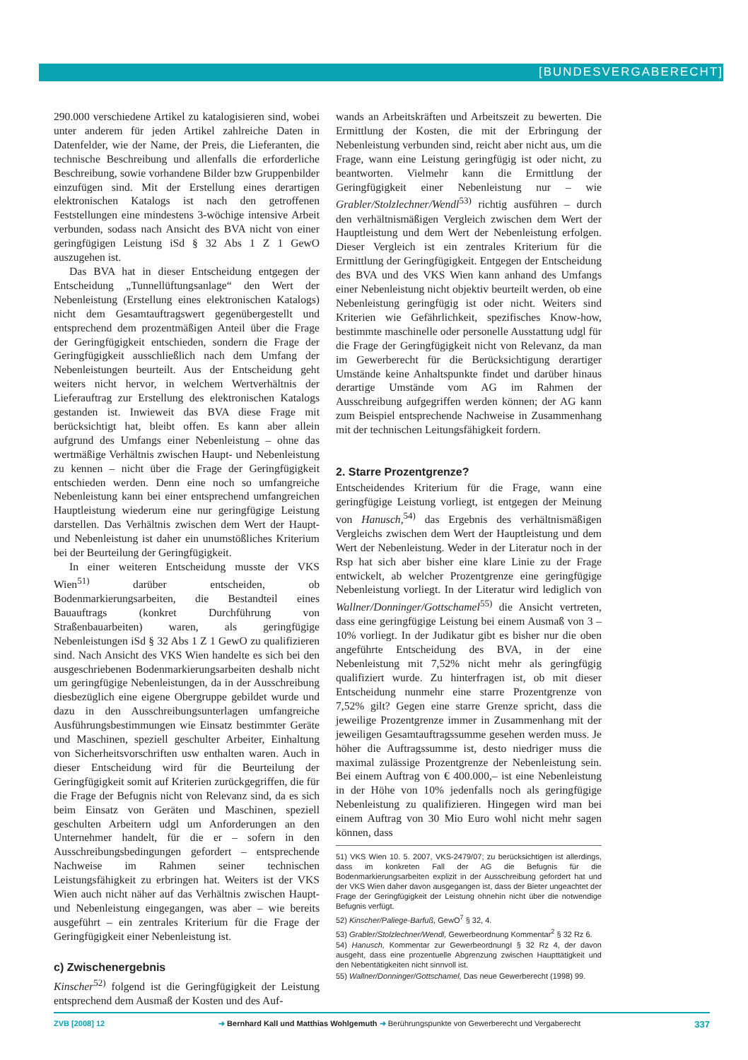[BUNDESVERGABERECHT]
290.000 verschiedene Artikel zu katalogisieren sind, wobei unter anderem für jeden Artikel zahlreiche Daten in Datenfelder, wie der Name, der Preis, die Lieferanten, die technische Beschreibung und allenfalls die erforderliche Beschreibung, sowie vorhandene Bilder bzw Gruppenbilder einzufügen sind. Mit der Erstellung eines derartigen elektronischen Katalogs ist nach den getroffenen Feststellungen eine mindestens 3-wöchige intensive Arbeit verbunden, sodass nach Ansicht des BVA nicht von einer geringfügigen Leistung iSd § 32 Abs 1 Z 1 GewO auszugehen ist.
Das BVA hat in dieser Entscheidung entgegen der Entscheidung „Tunnellüftungsanlage“ den Wert der Nebenleistung (Erstellung eines elektronischen Katalogs) nicht dem Gesamtauftragswert gegenübergestellt und entsprechend dem prozentmäßigen Anteil über die Frage der Geringfügigkeit entschieden, sondern die Frage der Geringfügigkeit ausschließlich nach dem Umfang der Nebenleistungen beurteilt. Aus der Entscheidung geht weiters nicht hervor, in welchem Wertverhältnis der Lieferauftrag zur Erstellung des elektronischen Katalogs gestanden ist. Inwieweit das BVA diese Frage mit berücksichtigt hat, bleibt offen. Es kann aber allein aufgrund des Umfangs einer Nebenleistung – ohne das wertmäßige Verhältnis zwischen Haupt- und Nebenleistung zu kennen – nicht über die Frage der Geringfügigkeit entschieden werden. Denn eine noch so umfangreiche Nebenleistung kann bei einer entsprechend umfangreichen Hauptleistung wiederum eine nur geringfügige Leistung darstellen. Das Verhältnis zwischen dem Wert der Haupt- und Nebenleistung ist daher ein unumstößliches Kriterium bei der Beurteilung der Geringfügigkeit.
In einer weiteren Entscheidung musste der VKS Wien<sup>51)</sup> darüber entscheiden, ob Bodenmarkierungsarbeiten, die Bestandteil eines Bauauftrags (konkret Durchführung von Straßenbauarbeiten) waren, als geringfügige Nebenleistungen iSd § 32 Abs 1 Z 1 GewO zu qualifizieren sind. Nach Ansicht des VKS Wien handelte es sich bei den ausgeschriebenen Bodenmarkierungsarbeiten deshalb nicht um geringfügige Nebenleistungen, da in der Ausschreibung diesbezüglich eine eigene Obergruppe gebildet wurde und dazu in den Ausschreibungsunterlagen umfangreiche Ausführungsbestimmungen wie Einsatz bestimmter Geräte und Maschinen, speziell geschulter Arbeiter, Einhaltung von Sicherheitsvorschriften usw enthalten waren. Auch in dieser Entscheidung wird für die Beurteilung der Geringfügigkeit somit auf Kriterien zurückgegriffen, die für die Frage der Befugnis nicht von Relevanz sind, da es sich beim Einsatz von Geräten und Maschinen, speziell geschulten Arbeitern udgl um Anforderungen an den Unternehmer handelt, für die er – sofern in den Ausschreibungsbedingungen gefordert – entsprechende Nachweise im Rahmen seiner technischen Leistungsfähigkeit zu erbringen hat. Weiters ist der VKS Wien auch nicht näher auf das Verhältnis zwischen Haupt- und Nebenleistung eingegangen, was aber – wie bereits ausgeführt – ein zentrales Kriterium für die Frage der Geringfügigkeit einer Nebenleistung ist.
c) Zwischenergebnis
Kinscher<sup>52)</sup> folgend ist die Geringfügigkeit der Leistung entsprechend dem Ausmaß der Kosten und des Auf-
wands an Arbeitskräften und Arbeitszeit zu bewerten. Die Ermittlung der Kosten, die mit der Erbringung der Nebenleistung verbunden sind, reicht aber nicht aus, um die Frage, wann eine Leistung geringfügig ist oder nicht, zu beantworten. Vielmehr kann die Ermittlung der Geringfügigkeit einer Nebenleistung nur – wie Grabler/Stolzlechner/Wendl<sup>53)</sup> richtig ausführen – durch den verhältnismäßigen Vergleich zwischen dem Wert der Hauptleistung und dem Wert der Nebenleistung erfolgen. Dieser Vergleich ist ein zentrales Kriterium für die Ermittlung der Geringfügigkeit. Entgegen der Entscheidung des BVA und des VKS Wien kann anhand des Umfangs einer Nebenleistung nicht objektiv beurteilt werden, ob eine Nebenleistung geringfügig ist oder nicht. Weiters sind Kriterien wie Gefährlichkeit, spezifisches Know-how, bestimmte maschinelle oder personelle Ausstattung udgl für die Frage der Geringfügigkeit nicht von Relevanz, da man im Gewerberecht für die Berücksichtigung derartiger Umstände keine Anhaltspunkte findet und darüber hinaus derartige Umstände vom AG im Rahmen der Ausschreibung aufgegriffen werden können; der AG kann zum Beispiel entsprechende Nachweise in Zusammenhang mit der technischen Leitungsfähigkeit fordern.
2. Starre Prozentgrenze?
Entscheidendes Kriterium für die Frage, wann eine geringfügige Leistung vorliegt, ist entgegen der Meinung von Hanusch,<sup>54)</sup> das Ergebnis des verhältnismäßigen Vergleichs zwischen dem Wert der Hauptleistung und dem Wert der Nebenleistung. Weder in der Literatur noch in der Rsp hat sich aber bisher eine klare Linie zu der Frage entwickelt, ab welcher Prozentgrenze eine geringfügige Nebenleistung vorliegt. In der Literatur wird lediglich von Wallner/Donninger/Gottschamel<sup>55)</sup> die Ansicht vertreten, dass eine geringfügige Leistung bei einem Ausmaß von 3 – 10% vorliegt. In der Judikatur gibt es bisher nur die oben angeführte Entscheidung des BVA, in der eine Nebenleistung mit 7,52% nicht mehr als geringfügig qualifiziert wurde. Zu hinterfragen ist, ob mit dieser Entscheidung nunmehr eine starre Prozentgrenze von 7,52% gilt? Gegen eine starre Grenze spricht, dass die jeweilige Prozentgrenze immer in Zusammenhang mit der jeweiligen Gesamtauftragssumme gesehen werden muss. Je höher die Auftragssumme ist, desto niedriger muss die maximal zulässige Prozentgrenze der Nebenleistung sein. Bei einem Auftrag von € 400.000,– ist eine Nebenleistung in der Höhe von 10% jedenfalls noch als geringfügige Nebenleistung zu qualifizieren. Hingegen wird man bei einem Auftrag von 30 Mio Euro wohl nicht mehr sagen können, dass
51) VKS Wien 10. 5. 2007, VKS-2479/07; zu berücksichtigen ist allerdings, dass im konkreten Fall der AG die Befugnis für die Bodenmarkierungsarbeiten explizit in der Ausschreibung gefordert hat und der VKS Wien daher davon ausgegangen ist, dass der Bieter ungeachtet der Frage der Geringfügigkeit der Leistung ohnehin nicht über die notwendige Befugnis verfügt.
52) Kinscher/Paliege-Barfuß, GewO<sup>7</sup> § 32, 4.
53) Grabler/Stolzlechner/Wendl, Gewerbeordnung Kommentar<sup>2</sup> § 32 Rz 6.
54) Hanusch, Kommentar zur GewerbeordnungI § 32 Rz 4, der davon ausgeht, dass eine prozentuelle Abgrenzung zwischen Haupttätigkeit und den Nebentätigkeiten nicht sinnvoll ist.
55) Wallner/Donninger/Gottschamel, Das neue Gewerberecht (1998) 99.
ZVB [2008] 12 ➜ Bernhard Kall und Matthias Wohlgemuth ➜ Berührungspunkte von Gewerberecht und Vergaberecht 337